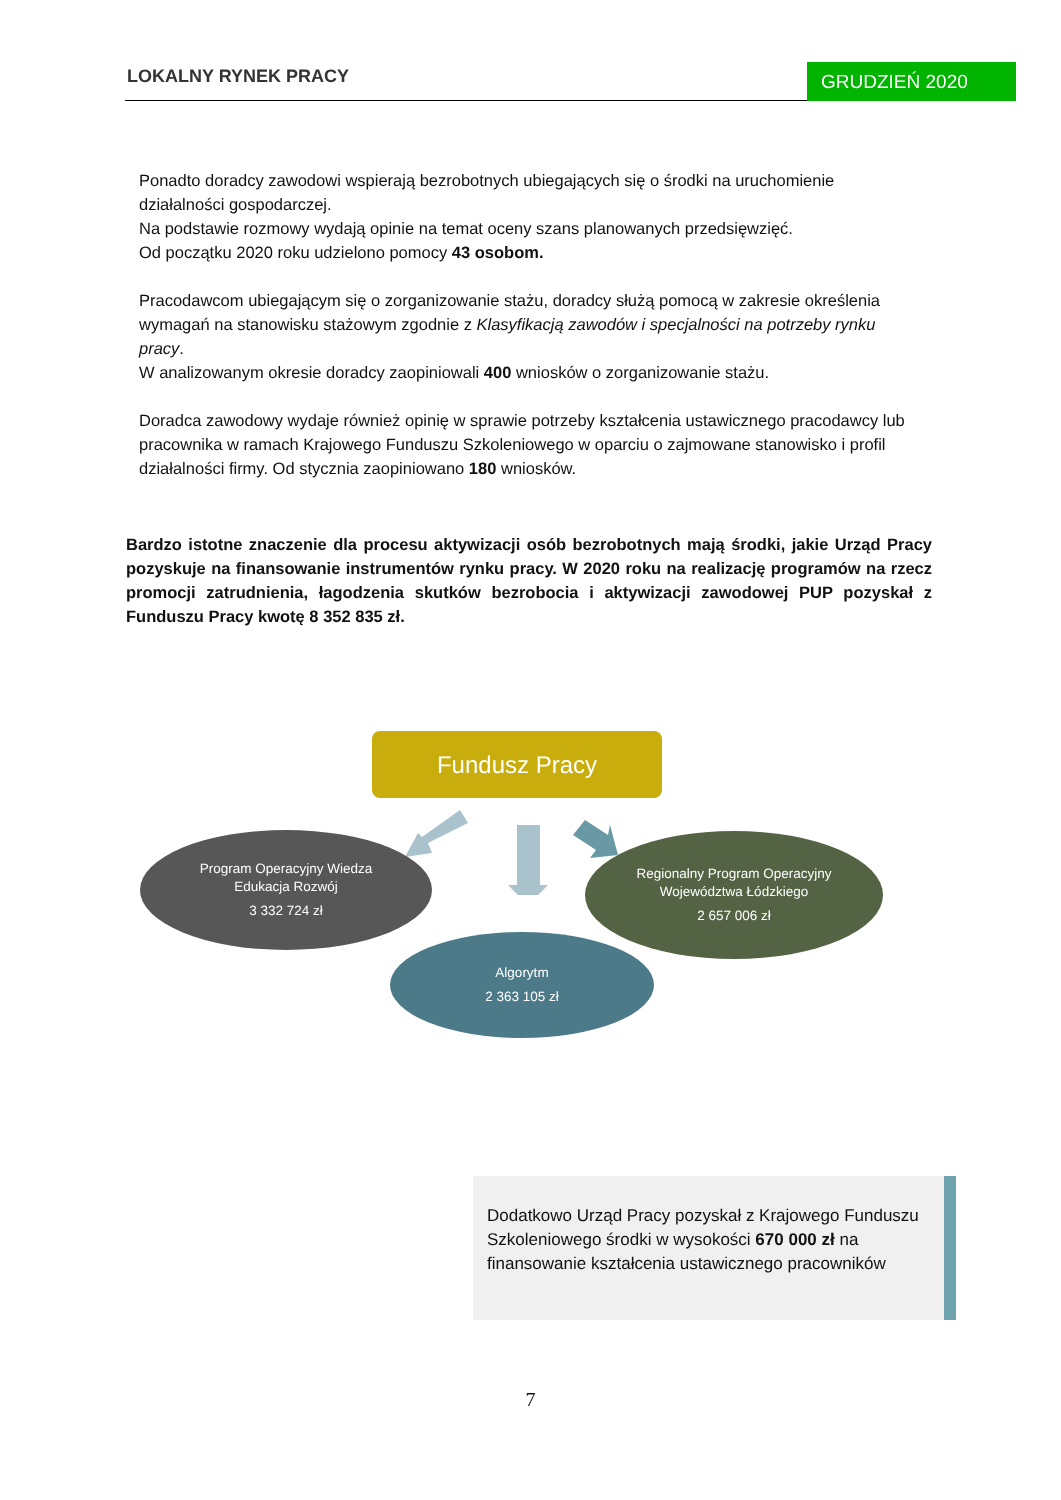LOKALNY RYNEK PRACY GRUDZIEŃ 2020
Ponadto doradcy zawodowi wspierają bezrobotnych ubiegających się o środki na uruchomienie działalności gospodarczej.
Na podstawie rozmowy wydają opinie na temat oceny szans planowanych przedsięwzięć.
Od początku 2020 roku udzielono pomocy 43 osobom.
Pracodawcom ubiegającym się o zorganizowanie stażu, doradcy służą pomocą w zakresie określenia wymagań na stanowisku stażowym zgodnie z Klasyfikacją zawodów i specjalności na potrzeby rynku pracy.
W analizowanym okresie doradcy zaopiniowali 400 wniosków o zorganizowanie stażu.
Doradca zawodowy wydaje również opinię w sprawie potrzeby kształcenia ustawicznego pracodawcy lub pracownika w ramach Krajowego Funduszu Szkoleniowego w oparciu o zajmowane stanowisko i profil działalności firmy. Od stycznia zaopiniowano 180 wniosków.
Bardzo istotne znaczenie dla procesu aktywizacji osób bezrobotnych mają środki, jakie Urząd Pracy pozyskuje na finansowanie instrumentów rynku pracy. W 2020 roku na realizację programów na rzecz promocji zatrudnienia, łagodzenia skutków bezrobocia i aktywizacji zawodowej PUP pozyskał z Funduszu Pracy kwotę 8 352 835 zł.
Fundusz Pracy
Program Operacyjny Wiedza
Edukacja Rozwój
3 332 724 zł
Regionalny Program Operacyjny
Województwa Łódzkiego
2 657 006 zł
Algorytm
2 363 105 zł
Dodatkowo Urząd Pracy pozyskał z Krajowego Funduszu Szkoleniowego środki w wysokości 670 000 zł na finansowanie kształcenia ustawicznego pracowników
7